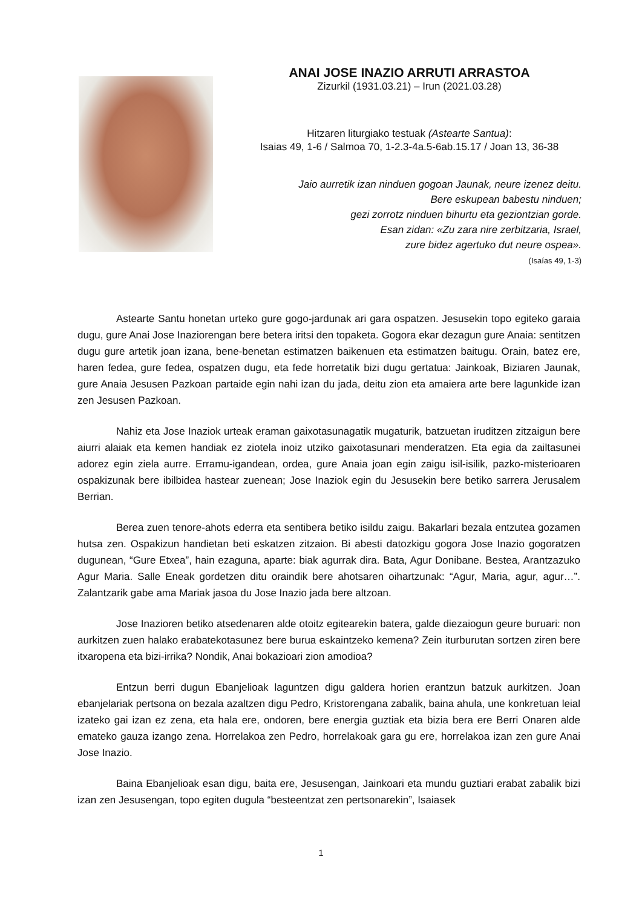ANAI JOSE INAZIO ARRUTI ARRASTOA
Zizurkil (1931.03.21) – Irun (2021.03.28)
Hitzaren liturgiako testuak (Astearte Santua):
Isaias 49, 1-6 / Salmoa 70, 1-2.3-4a.5-6ab.15.17 / Joan 13, 36-38
Jaio aurretik izan ninduen gogoan Jaunak, neure izenez deitu.
Bere eskupean babestu ninduen;
gezi zorrotz ninduen bihurtu eta geziontzian gorde.
Esan zidan: «Zu zara nire zerbitzaria, Israel,
zure bidez agertuko dut neure ospea».
(Isaías 49, 1-3)
Astearte Santu honetan urteko gure gogo-jardunak ari gara ospatzen. Jesusekin topo egiteko garaia dugu, gure Anai Jose Inaziorengan bere betera iritsi den topaketa. Gogora ekar dezagun gure Anaia: sentitzen dugu gure artetik joan izana, bene-benetan estimatzen baikenuen eta estimatzen baitugu. Orain, batez ere, haren fedea, gure fedea, ospatzen dugu, eta fede horretatik bizi dugu gertatua: Jainkoak, Biziaren Jaunak, gure Anaia Jesusen Pazkoan partaide egin nahi izan du jada, deitu zion eta amaiera arte bere lagunkide izan zen Jesusen Pazkoan.
Nahiz eta Jose Inaziok urteak eraman gaixotasunagatik mugaturik, batzuetan iruditzen zitzaigun bere aiurri alaiak eta kemen handiak ez ziotela inoiz utziko gaixotasunari menderatzen. Eta egia da zailtasunei adorez egin ziela aurre. Erramu-igandean, ordea, gure Anaia joan egin zaigu isil-isilik, pazko-misterioaren ospakizunak bere ibilbidea hastear zuenean; Jose Inaziok egin du Jesusekin bere betiko sarrera Jerusalem Berrian.
Berea zuen tenore-ahots ederra eta sentibera betiko isildu zaigu. Bakarlari bezala entzutea gozamen hutsa zen. Ospakizun handietan beti eskatzen zitzaion. Bi abesti datozkigu gogora Jose Inazio gogoratzen dugunean, “Gure Etxea”, hain ezaguna, aparte: biak agurrak dira. Bata, Agur Donibane. Bestea, Arantzazuko Agur Maria. Salle Eneak gordetzen ditu oraindik bere ahotsaren oihartzunak: “Agur, Maria, agur, agur…”. Zalantzarik gabe ama Mariak jasoa du Jose Inazio jada bere altzoan.
Jose Inazioren betiko atsedenaren alde otoitz egitearekin batera, galde diezaiogun geure buruari: non aurkitzen zuen halako erabatekotasunez bere burua eskaintzeko kemena? Zein iturburutan sortzen ziren bere itxaropena eta bizi-irrika? Nondik, Anai bokazioari zion amodioa?
Entzun berri dugun Ebanjelioak laguntzen digu galdera horien erantzun batzuk aurkitzen. Joan ebanjelariak pertsona on bezala azaltzen digu Pedro, Kristorengana zabalik, baina ahula, une konkretuan leial izateko gai izan ez zena, eta hala ere, ondoren, bere energia guztiak eta bizia bera ere Berri Onaren alde emateko gauza izango zena. Horrelakoa zen Pedro, horrelakoak gara gu ere, horrelakoa izan zen gure Anai Jose Inazio.
Baina Ebanjelioak esan digu, baita ere, Jesusengan, Jainkoari eta mundu guztiari erabat zabalik bizi izan zen Jesusengan, topo egiten dugula “besteentzat zen pertsonarekin”, Isaiasek
1